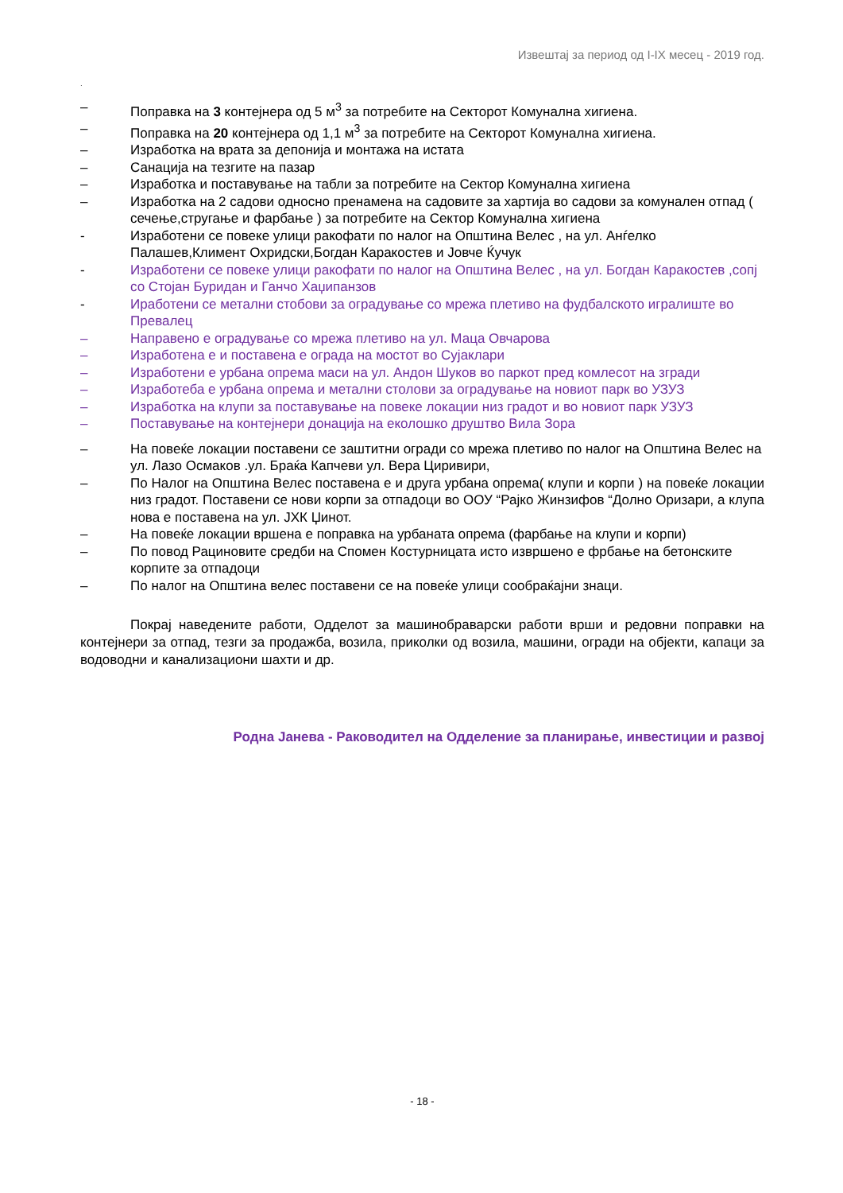Извештај за период од I-IX месец - 2019 год.
.
– Поправка на 3 контејнера од 5 м<sup>3</sup> за потребите на Секторот Комунална хигиена.
– Поправка на 20 контејнера од 1,1 м<sup>3</sup> за потребите на Секторот Комунална хигиена.
– Изработка на врата за депонија и монтажа на истата
– Санација на тезгите на пазар
– Изработка и поставување на табли за потребите на Сектор Комунална хигиена
– Изработка на 2 садови односно пренамена на садовите за хартија во садови за комунален отпад ( сечење,стругање и фарбање ) за потребите на Сектор Комунална хигиена
- Изработени се повеке улици ракофати по налог на Општина Велес , на ул. Анѓелко Палашев,Климент Охридски,Богдан Каракостев и Јовче Ќучук
- Изработени се повеке улици ракофати по налог на Општина Велес , на ул. Богдан Каракостев ,сопј со Стојан Буридан и Ганчо Хаџипанзов
- Иработени се метални стобови за оградување со мрежа плетиво на фудбалското игралиште во Превалец
– Направено е оградување со мрежа плетиво на ул. Маца Овчарова
– Изработена е и поставена е ограда на мостот во Сујаклари
– Изработени е урбана опрема маси на ул. Андон Шуков во паркот пред комлесот на згради
– Изработеба е урбана опрема и метални столови за оградување на новиот парк во УЗУЗ
– Изработка на клупи за поставување на повеке локации низ градот и во новиот парк УЗУЗ
– Поставување на контејнери донација на еколошко друштво Вила Зора
– На повеќе локации поставени се заштитни огради со мрежа плетиво по налог на Општина Велес на ул. Лазо Осмаков .ул. Браќа Капчеви ул. Вера Циривири,
– По Налог на Општина Велес поставена е и друга урбана опрема( клупи и корпи ) на повеќе локации низ градот. Поставени се нови корпи за отпадоци во ООУ “Рајко Жинзифов “Долно Оризари, а клупа нова е поставена на ул. ЈХК Џинот.
– На повеќе локации вршена е поправка на урбаната опрема (фарбање на клупи и корпи)
– По повод Рациновите средби на Спомен Костурницата исто извршено е фрбање на бетонските корпите за отпадоци
– По налог на Општина велес поставени се на повеќе улици сообраќајни знаци.
Покрај наведените работи, Одделот за машинобраварски работи врши и редовни поправки на контејнери за отпад, тезги за продажба, возила, приколки од возила, машини, огради на објекти, капаци за водоводни и канализациони шахти и др.
Родна Јанева - Раководител на Одделение за планирање, инвестиции и развој
- 18 -